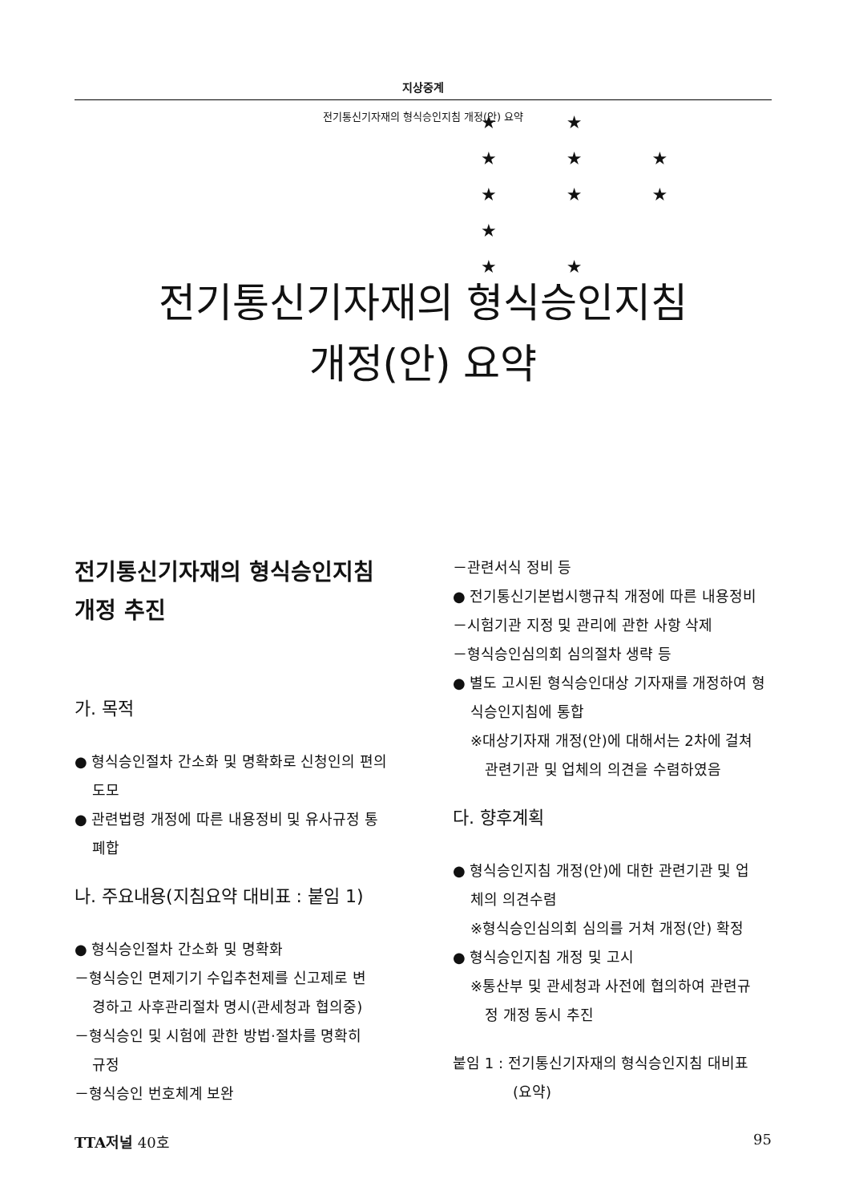지상중계
전기통신기자재의 형식승인지침 개정(안) 요약
★ ★
★ ★ ★
★ ★ ★
★
★ ★
전기통신기자재의 형식승인지침
개정(안) 요약
전기통신기자재의 형식승인지침
개정 추진
가. 목적
● 형식승인절차 간소화 및 명확화로 신청인의 편의
도모
● 관련법령 개정에 따른 내용정비 및 유사규정 통
폐합
나. 주요내용(지침요약 대비표 : 붙임 1)
● 형식승인절차 간소화 및 명확화
－형식승인 면제기기 수입추천제를 신고제로 변
경하고 사후관리절차 명시(관세청과 협의중)
－형식승인 및 시험에 관한 방법·절차를 명확히
규정
－형식승인 번호체계 보완
－관련서식 정비 등
● 전기통신기본법시행규칙 개정에 따른 내용정비
－시험기관 지정 및 관리에 관한 사항 삭제
－형식승인심의회 심의절차 생략 등
● 별도 고시된 형식승인대상 기자재를 개정하여 형
식승인지침에 통합
※대상기자재 개정(안)에 대해서는 2차에 걸쳐
　관련기관 및 업체의 의견을 수렴하였음
다. 향후계획
● 형식승인지침 개정(안)에 대한 관련기관 및 업
체의 의견수렴
※형식승인심의회 심의를 거쳐 개정(안) 확정
● 형식승인지침 개정 및 고시
※통산부 및 관세청과 사전에 협의하여 관련규
　정 개정 동시 추진
붙임 1 : 전기통신기자재의 형식승인지침 대비표
(요약)
TTA저널 40호 95